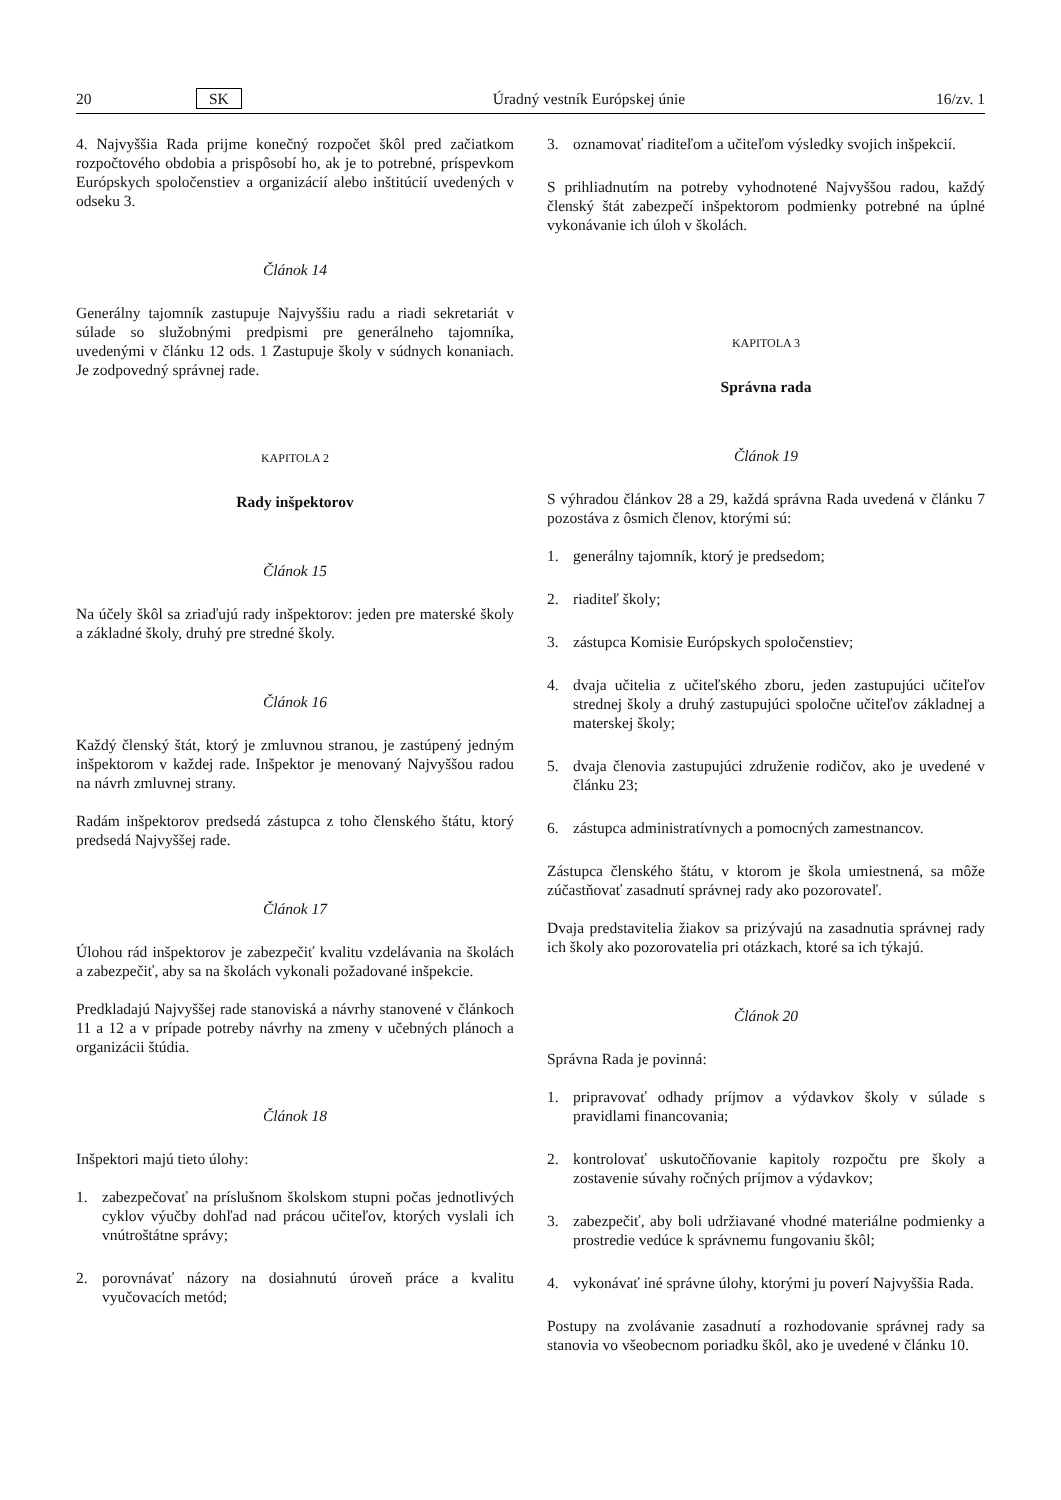20 SK Úradný vestník Európskej únie 16/zv. 1
4. Najvyššia Rada prijme konečný rozpočet škôl pred začiatkom rozpočtového obdobia a prispôsobí ho, ak je to potrebné, príspevkom Európskych spoločenstiev a organizácií alebo inštitúcií uvedených v odseku 3.
Článok 14
Generálny tajomník zastupuje Najvyššiu radu a riadi sekretariát v súlade so služobnými predpismi pre generálneho tajomníka, uvedenými v článku 12 ods. 1 Zastupuje školy v súdnych konaniach. Je zodpovedný správnej rade.
KAPITOLA 2
Rady inšpektorov
Článok 15
Na účely škôl sa zriaďujú rady inšpektorov: jeden pre materské školy a základné školy, druhý pre stredné školy.
Článok 16
Každý členský štát, ktorý je zmluvnou stranou, je zastúpený jedným inšpektorom v každej rade. Inšpektor je menovaný Najvyššou radou na návrh zmluvnej strany.
Radám inšpektorov predsedá zástupca z toho členského štátu, ktorý predsedá Najvyššej rade.
Článok 17
Úlohou rád inšpektorov je zabezpečiť kvalitu vzdelávania na školách a zabezpečiť, aby sa na školách vykonali požadované inšpekcie.
Predkladajú Najvyššej rade stanoviská a návrhy stanovené v článkoch 11 a 12 a v prípade potreby návrhy na zmeny v učebných plánoch a organizácii štúdia.
Článok 18
Inšpektori majú tieto úlohy:
1. zabezpečovať na príslušnom školskom stupni počas jednotlivých cyklov výučby dohľad nad prácou učiteľov, ktorých vyslali ich vnútroštátne správy;
2. porovnávať názory na dosiahnutú úroveň práce a kvalitu vyučovacích metód;
3. oznamovať riaditeľom a učiteľom výsledky svojich inšpekcií.
S prihliadnutím na potreby vyhodnotené Najvyššou radou, každý členský štát zabezpečí inšpektorom podmienky potrebné na úplné vykonávanie ich úloh v školách.
KAPITOLA 3
Správna rada
Článok 19
S výhradou článkov 28 a 29, každá správna Rada uvedená v článku 7 pozostáva z ôsmich členov, ktorými sú:
1. generálny tajomník, ktorý je predsedom;
2. riaditeľ školy;
3. zástupca Komisie Európskych spoločenstiev;
4. dvaja učitelia z učiteľského zboru, jeden zastupujúci učiteľov strednej školy a druhý zastupujúci spoločne učiteľov základnej a materskej školy;
5. dvaja členovia zastupujúci združenie rodičov, ako je uvedené v článku 23;
6. zástupca administratívnych a pomocných zamestnancov.
Zástupca členského štátu, v ktorom je škola umiestnená, sa môže zúčastňovať zasadnutí správnej rady ako pozorovateľ.
Dvaja predstavitelia žiakov sa prizývajú na zasadnutia správnej rady ich školy ako pozorovatelia pri otázkach, ktoré sa ich týkajú.
Článok 20
Správna Rada je povinná:
1. pripravovať odhady príjmov a výdavkov školy v súlade s pravidlami financovania;
2. kontrolovať uskutočňovanie kapitoly rozpočtu pre školy a zostavenie súvahy ročných príjmov a výdavkov;
3. zabezpečiť, aby boli udržiavané vhodné materiálne podmienky a prostredie vedúce k správnemu fungovaniu škôl;
4. vykonávať iné správne úlohy, ktorými ju poverí Najvyššia Rada.
Postupy na zvolávanie zasadnutí a rozhodovanie správnej rady sa stanovia vo všeobecnom poriadku škôl, ako je uvedené v článku 10.